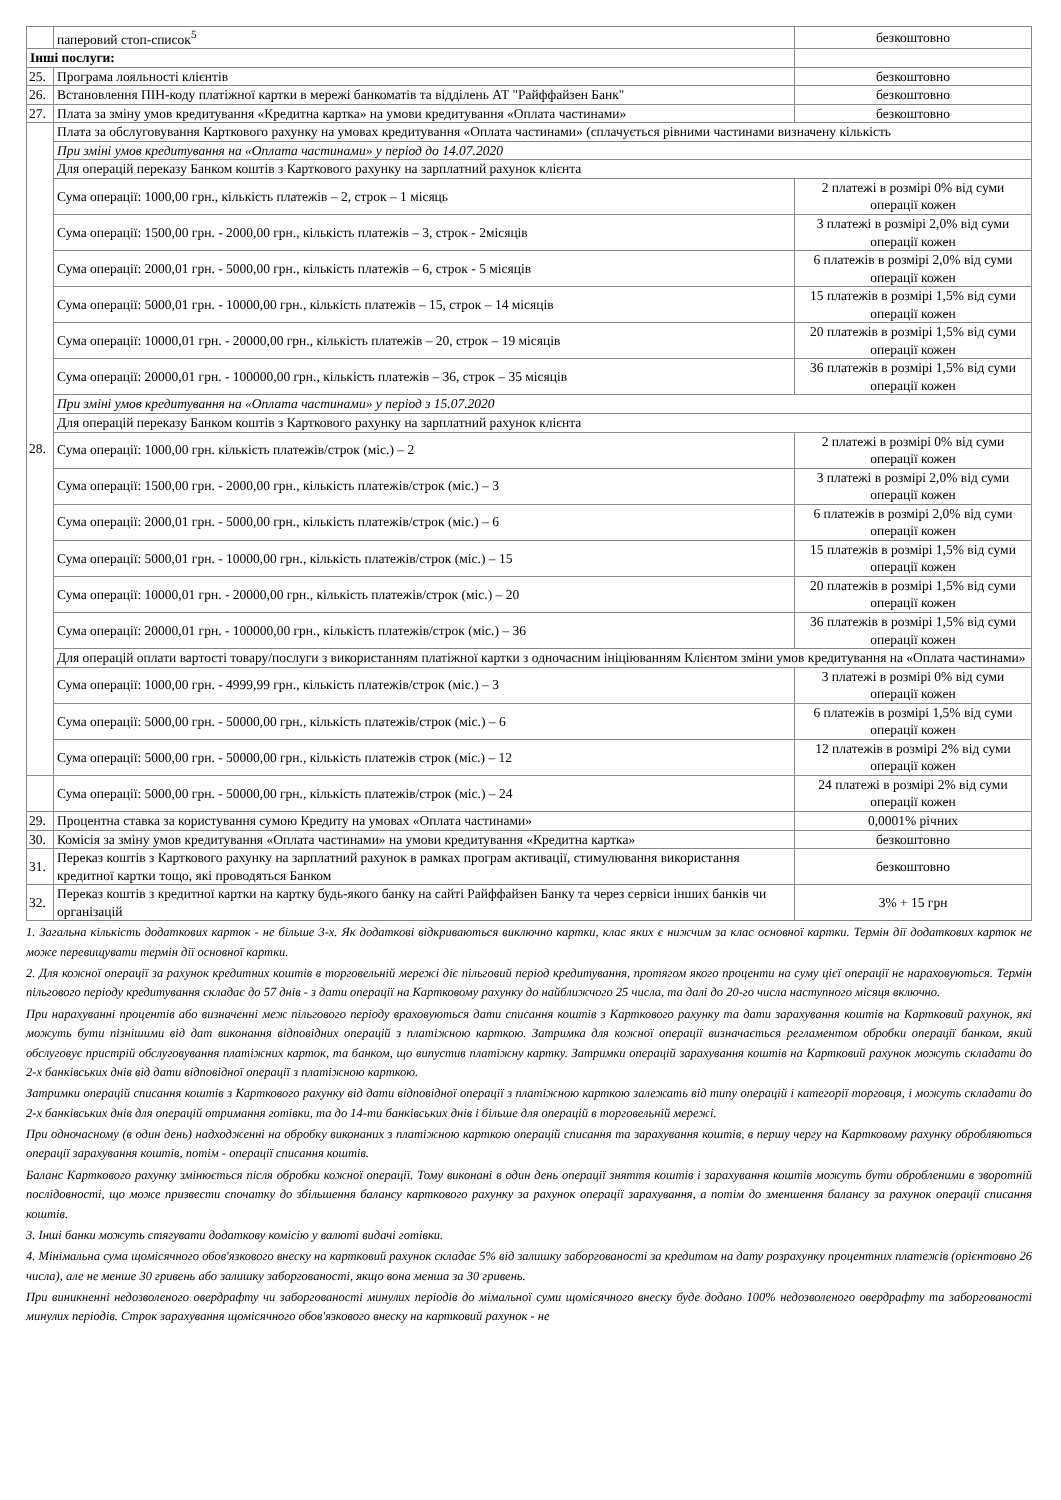| | паперовий стоп-список<sup>5</sup> | безкоштовно |
| Інші послуги: | | |
| 25. | Програма лояльності клієнтів | безкоштовно |
| 26. | Встановлення ПІН-коду платіжної картки в мережі банкоматів та відділень АТ "Райффайзен Банк" | безкоштовно |
| 27. | Плата за зміну умов кредитування «Кредитна картка» на умови кредитування «Оплата частинами» | безкоштовно |
| 28. | Плата за обслуговування Карткового рахунку на умовах кредитування «Оплата частинами» (сплачується рівними частинами визначену кількість | |
| | При зміні умов кредитування на «Оплата частинами» у період до 14.07.2020 | |
| | Для операцій переказу Банком коштів з Карткового рахунку на зарплатний рахунок клієнта | |
| | Сума операції: 1000,00 грн., кількість платежів – 2, строк – 1 місяць | 2 платежі в розмірі 0% від суми операції кожен |
| | Сума операції: 1500,00 грн. - 2000,00 грн., кількість платежів – 3, строк - 2місяців | 3 платежі в розмірі 2,0% від суми операції кожен |
| | Сума операції: 2000,01 грн. - 5000,00 грн., кількість платежів – 6, строк - 5 місяців | 6 платежів в розмірі 2,0% від суми операції кожен |
| | Сума операції: 5000,01 грн. - 10000,00 грн., кількість платежів – 15, строк – 14 місяців | 15 платежів в розмірі 1,5% від суми операції кожен |
| | Сума операції: 10000,01 грн. - 20000,00 грн., кількість платежів – 20, строк – 19 місяців | 20 платежів в розмірі 1,5% від суми операції кожен |
| | Сума операції: 20000,01 грн. - 100000,00 грн., кількість платежів – 36, строк – 35 місяців | 36 платежів в розмірі 1,5% від суми операції кожен |
| | При зміні умов кредитування на «Оплата частинами» у період з 15.07.2020 | |
| | Для операцій переказу Банком коштів з Карткового рахунку на зарплатний рахунок клієнта | |
| | Сума операції: 1000,00 грн. кількість платежів/строк (міс.) – 2 | 2 платежі в розмірі 0% від суми операції кожен |
| | Сума операції: 1500,00 грн. - 2000,00 грн., кількість платежів/строк (міс.) – 3 | 3 платежі в розмірі 2,0% від суми операції кожен |
| | Сума операції: 2000,01 грн. - 5000,00 грн., кількість платежів/строк (міс.) – 6 | 6 платежів в розмірі 2,0% від суми операції кожен |
| | Сума операції: 5000,01 грн. - 10000,00 грн., кількість платежів/строк (міс.) – 15 | 15 платежів в розмірі 1,5% від суми операції кожен |
| | Сума операції: 10000,01 грн. - 20000,00 грн., кількість платежів/строк (міс.) – 20 | 20 платежів в розмірі 1,5% від суми операції кожен |
| | Сума операції: 20000,01 грн. - 100000,00 грн., кількість платежів/строк (міс.) – 36 | 36 платежів в розмірі 1,5% від суми операції кожен |
| | Для операцій оплати вартості товару/послуги з використанням платіжної картки з одночасним ініціюванням Клієнтом зміни умов кредитування на «Оплата частинами» | |
| | Сума операції: 1000,00 грн. - 4999,99 грн., кількість платежів/строк (міс.) – 3 | 3 платежі в розмірі 0% від суми операції кожен |
| | Сума операції: 5000,00 грн. - 50000,00 грн., кількість платежів/строк (міс.) – 6 | 6 платежів в розмірі 1,5% від суми операції кожен |
| | Сума операції: 5000,00 грн. - 50000,00 грн., кількість платежів строк (міс.) – 12 | 12 платежів в розмірі 2% від суми операції кожен |
| | Сума операції: 5000,00 грн. - 50000,00 грн., кількість платежів/строк (міс.) – 24 | 24 платежі в розмірі 2% від суми операції кожен |
| 29. | Процентна ставка за користування сумою Кредиту на умовах «Оплата частинами» | 0,0001% річних |
| 30. | Комісія за зміну умов кредитування «Оплата частинами» на умови кредитування «Кредитна картка» | безкоштовно |
| 31. | Переказ коштів з Карткового рахунку на зарплатний рахунок в рамках програм активації, стимулювання використання кредитної картки тощо, які проводяться Банком | безкоштовно |
| 32. | Переказ коштів з кредитної картки на картку будь-якого банку на сайті Райффайзен Банку та через сервіси інших банків чи організацій | 3% + 15 грн |
1. Загальна кількість додаткових карток - не більше 3-х. Як додаткові відкриваються виключно картки, клас яких є нижчим за клас основної картки. Термін дії додаткових карток не може перевищувати термін дії основної картки.
2. Для кожної операції за рахунок кредитних коштів в торговельній мережі діє пільговий період кредитування, протягом якого проценти на суму цієї операції не нараховуються. Термін пільгового періоду кредитування складає до 57 днів - з дати операції на Картковому рахунку до найближчого 25 числа, та далі до 20-го числа наступного місяця включно.
При нарахуванні процентів або визначенні меж пільгового періоду враховуються дати списання коштів з Карткового рахунку та дати зарахування коштів на Картковий рахунок, які можуть бути пізнішими від дат виконання відповідних операцій з платіжною карткою. Затримка для кожної операції визначається регламентом обробки операції банком, який обслуговує пристрій обслуговування платіжних карток, та банком, що випустив платіжну картку. Затримки операцій зарахування коштів на Картковий рахунок можуть складати до 2-х банківських днів від дати відповідної операції з платіжною карткою.
Затримки операцій списання коштів з Карткового рахунку від дати відповідної операції з платіжною карткою залежать від типу операцій і категорії торговця, і можуть складати до 2-х банківських днів для операцій отримання готівки, та до 14-ти банківських днів і більше для операцій в торговельній мережі.
При одночасному (в один день) надходженні на обробку виконаних з платіжною карткою операцій списання та зарахування коштів, в першу чергу на Картковому рахунку обробляються операції зарахування коштів, потім - операції списання коштів.
Баланс Карткового рахунку змінюється після обробки кожної операції. Тому виконані в один день операції зняття коштів і зарахування коштів можуть бути обробленими в зворотній послідовності, що може призвести спочатку до збільшення балансу карткового рахунку за рахунок операції зарахування, а потім до зменшення балансу за рахунок операції списання коштів.
3. Інші банки можуть стягувати додаткову комісію у валюті видачі готівки.
4. Мінімальна сума щомісячного обов'язкового внеску на картковий рахунок складає 5% від залишку заборгованості за кредитом на дату розрахунку процентних платежів (орієнтовно 26 числа), але не менше 30 гривень або залишку заборгованості, якщо вона менша за 30 гривень.
При виникненні недозволеного овердрафту чи заборгованості минулих періодів до мімальної суми щомісячного внеску буде додано 100% недозволеного овердрафту та заборгованості минулих періодів. Строк зарахування щомісячного обов'язкового внеску на картковий рахунок - не